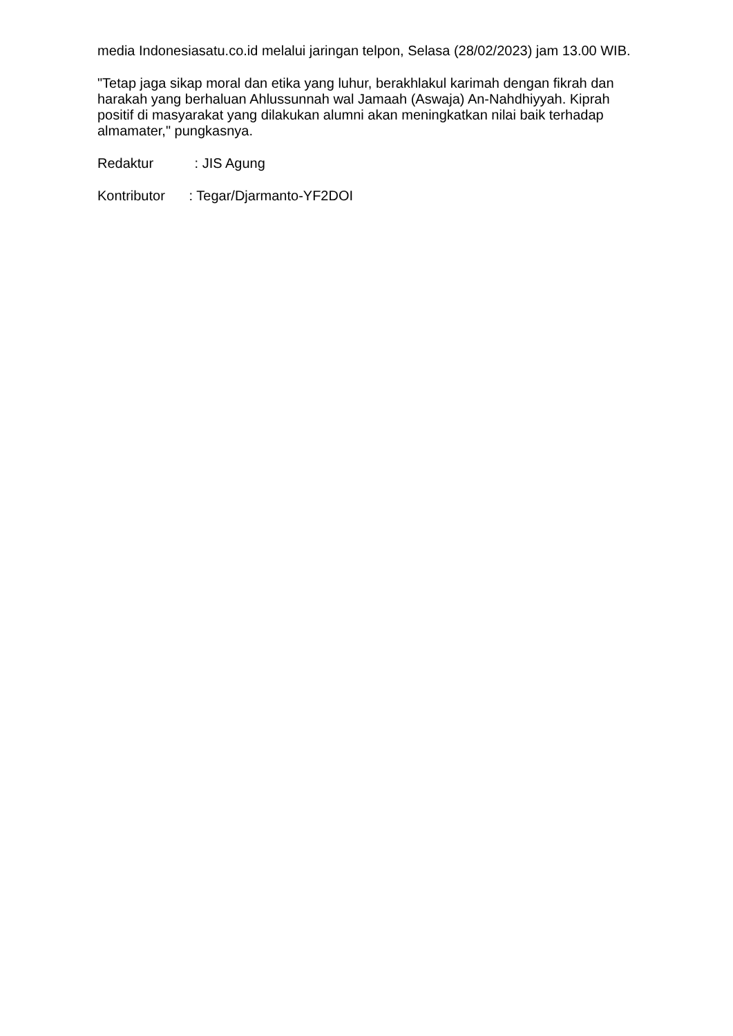media Indonesiasatu.co.id melalui jaringan telpon, Selasa (28/02/2023) jam 13.00 WIB.
"Tetap jaga sikap moral dan etika yang luhur, berakhlakul karimah dengan fikrah dan harakah yang berhaluan Ahlussunnah wal Jamaah (Aswaja) An-Nahdhiyyah. Kiprah positif di masyarakat yang dilakukan alumni akan meningkatkan nilai baik terhadap almamater," pungkasnya.
Redaktur : JIS Agung
Kontributor : Tegar/Djarmanto-YF2DOI